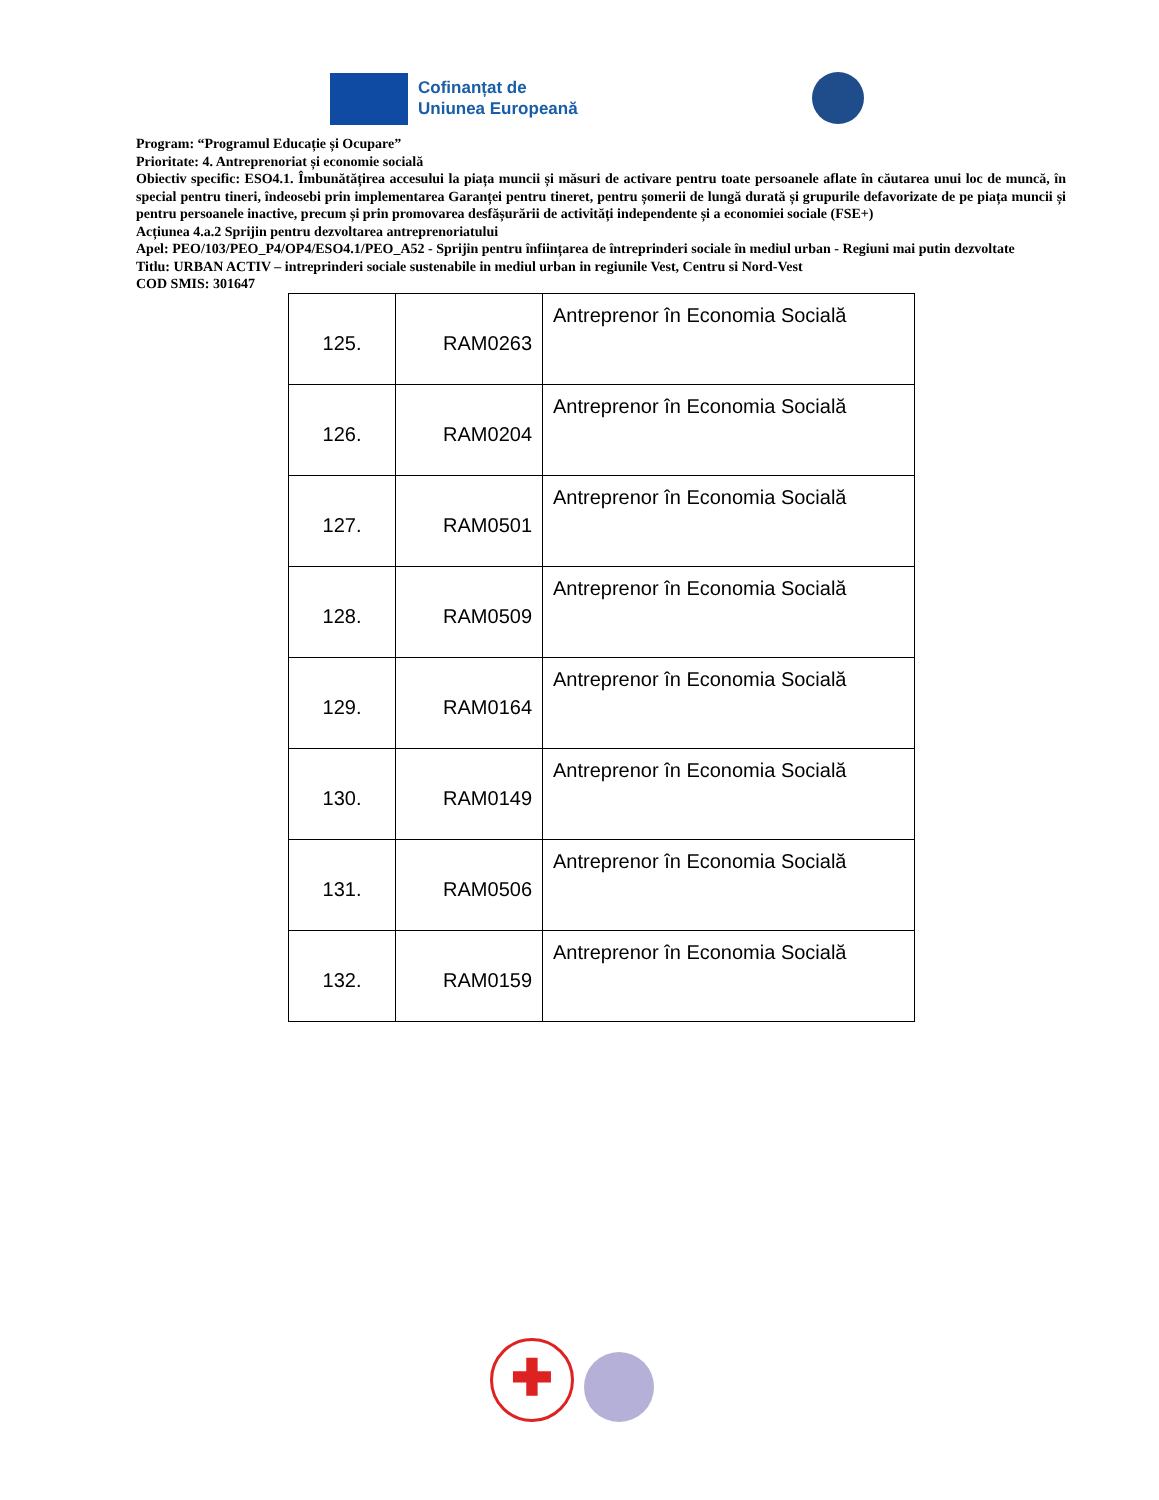Cofinanțat de
Uniunea Europeană
Program: “Programul Educație și Ocupare”
Prioritate: 4. Antreprenoriat și economie socială
Obiectiv specific: ESO4.1. Îmbunătățirea accesului la piața muncii și măsuri de activare pentru toate persoanele aflate în căutarea unui loc de muncă, în special pentru tineri, îndeosebi prin implementarea Garanței pentru tineret, pentru șomerii de lungă durată și grupurile defavorizate de pe piața muncii și pentru persoanele inactive, precum și prin promovarea desfășurării de activități independente și a economiei sociale (FSE+)
Acțiunea 4.a.2 Sprijin pentru dezvoltarea antreprenoriatului
Apel: PEO/103/PEO_P4/OP4/ESO4.1/PEO_A52 - Sprijin pentru înființarea de întreprinderi sociale în mediul urban - Regiuni mai putin dezvoltate
Titlu: URBAN ACTIV – intreprinderi sociale sustenabile in mediul urban in regiunile Vest, Centru si Nord-Vest
COD SMIS: 301647
| 125. | RAM0263 | Antreprenor în Economia Socială |
| 126. | RAM0204 | Antreprenor în Economia Socială |
| 127. | RAM0501 | Antreprenor în Economia Socială |
| 128. | RAM0509 | Antreprenor în Economia Socială |
| 129. | RAM0164 | Antreprenor în Economia Socială |
| 130. | RAM0149 | Antreprenor în Economia Socială |
| 131. | RAM0506 | Antreprenor în Economia Socială |
| 132. | RAM0159 | Antreprenor în Economia Socială |
✚